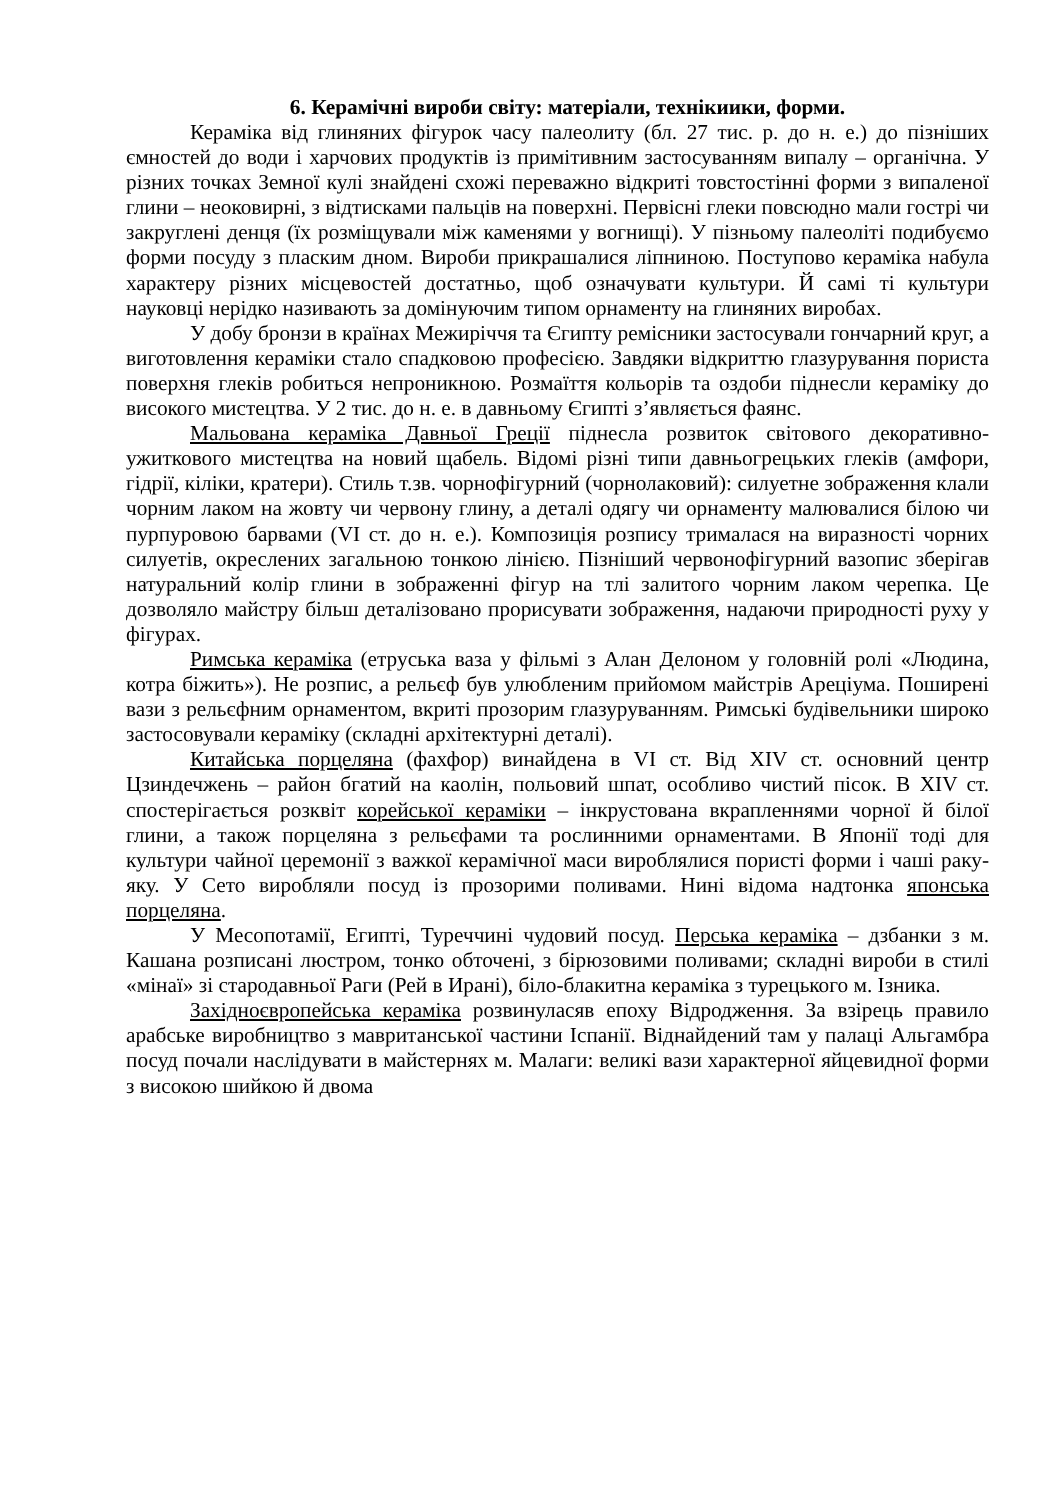6. Керамічні вироби світу: матеріали, технікиики, форми.
Кераміка від глиняних фігурок часу палеолиту (бл. 27 тис. р. до н. е.) до пізніших ємностей до води і харчових продуктів із примітивним застосуванням випалу – органічна. У різних точках Земної кулі знайдені схожі переважно відкриті товстостінні форми з випаленої глини – неоковирні, з відтисками пальців на поверхні. Первісні глеки повсюдно мали гострі чи закруглені денця (їх розміщували між каменями у вогнищі). У пізньому палеоліті подибуємо форми посуду з пласким дном. Вироби прикрашалися ліпниною. Поступово кераміка набула характеру різних місцевостей достатньо, щоб означувати культури. Й самі ті культури науковці нерідко називають за домінуючим типом орнаменту на глиняних виробах.
У добу бронзи в країнах Межиріччя та Єгипту ремісники застосували гончарний круг, а виготовлення кераміки стало спадковою професією. Завдяки відкриттю глазурування пориста поверхня глеків робиться непроникною. Розмаїття кольорів та оздоби піднесли кераміку до високого мистецтва. У 2 тис. до н. е. в давньому Єгипті з’являється фаянс.
Мальована кераміка Давньої Греції піднесла розвиток світового декоративно-ужиткового мистецтва на новий щабель. Відомі різні типи давньогрецьких глеків (амфори, гідрії, кіліки, кратери). Стиль т.зв. чорнофігурний (чорнолаковий): силуетне зображення клали чорним лаком на жовту чи червону глину, а деталі одягу чи орнаменту малювалися білою чи пурпуровою барвами (VI ст. до н. е.). Композиція розпису трималася на виразності чорних силуетів, окреслених загальною тонкою лінією. Пізніший червонофігурний вазопис зберігав натуральний колір глини в зображенні фігур на тлі залитого чорним лаком черепка. Це дозволяло майстру більш деталізовано прорисувати зображення, надаючи природності руху у фігурах.
Римська кераміка (етруська ваза у фільмі з Алан Делоном у головній ролі «Людина, котра біжить»). Не розпис, а рельєф був улюбленим прийомом майстрів Ареціума. Поширені вази з рельєфним орнаментом, вкриті прозорим глазуруванням. Римські будівельники широко застосовували кераміку (складні архітектурні деталі).
Китайська порцеляна (фахфор) винайдена в VI ст. Від XIV ст. основний центр Цзиндечжень – район бгатий на каолін, польовий шпат, особливо чистий пісок. В XIV ст. спостерігається розквіт корейської кераміки – інкрустована вкрапленнями чорної й білої глини, а також порцеляна з рельєфами та рослинними орнаментами. В Японії тоді для культури чайної церемонії з важкої керамічної маси вироблялися пористі форми і чаші раку-яку. У Сето виробляли посуд із прозорими поливами. Нині відома надтонка японська порцеляна.
У Месопотамії, Египті, Туреччині чудовий посуд. Перська кераміка – дзбанки з м. Кашана розписані люстром, тонко обточені, з бірюзовими поливами; складні вироби в стилі «мінаї» зі стародавньої Раги (Рей в Ирані), біло-блакитна кераміка з турецького м. Ізника.
Західноєвропейська кераміка розвинуласяв епоху Відродження. За взірець правило арабське виробництво з мавританської частини Іспанії. Віднайдений там у палаці Альгамбра посуд почали наслідувати в майстернях м. Малаги: великі вази характерної яйцевидної форми з високою шийкою й двома